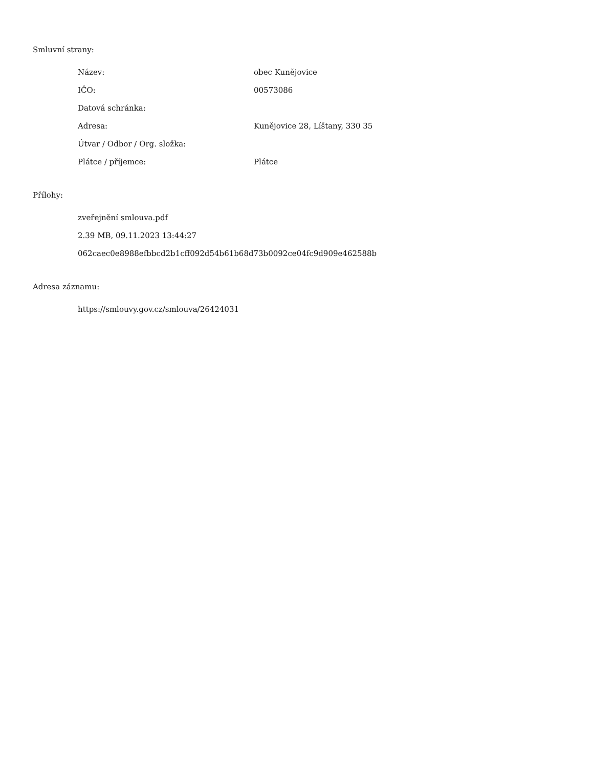Smluvní strany:
| Název: | obec Kunějovice |
| IČO: | 00573086 |
| Datová schránka: | |
| Adresa: | Kunějovice 28, Líštany, 330 35 |
| Útvar / Odbor / Org. složka: | |
| Plátce / příjemce: | Plátce |
Přílohy:
zveřejnění smlouva.pdf
2.39 MB, 09.11.2023 13:44:27
062caec0e8988efbbcd2b1cff092d54b61b68d73b0092ce04fc9d909e462588b
Adresa záznamu:
https://smlouvy.gov.cz/smlouva/26424031